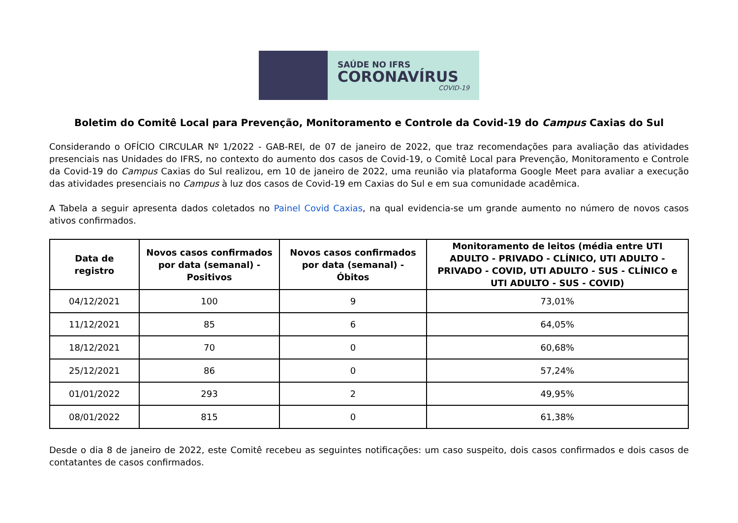SAÚDE NO IFRS
CORONAVÍRUS
COVID-19
Boletim do Comitê Local para Prevenção, Monitoramento e Controle da Covid-19 do Campus Caxias do Sul
Considerando o OFÍCIO CIRCULAR Nº 1/2022 - GAB-REI, de 07 de janeiro de 2022, que traz recomendações para avaliação das atividades presenciais nas Unidades do IFRS, no contexto do aumento dos casos de Covid-19, o Comitê Local para Prevenção, Monitoramento e Controle da Covid-19 do Campus Caxias do Sul realizou, em 10 de janeiro de 2022, uma reunião via plataforma Google Meet para avaliar a execução das atividades presenciais no Campus à luz dos casos de Covid-19 em Caxias do Sul e em sua comunidade acadêmica.
A Tabela a seguir apresenta dados coletados no Painel Covid Caxias, na qual evidencia-se um grande aumento no número de novos casos ativos confirmados.
| Data de registro | Novos casos confirmados por data (semanal) - Positivos | Novos casos confirmados por data (semanal) - Óbitos | Monitoramento de leitos (média entre UTI ADULTO - PRIVADO - CLÍNICO, UTI ADULTO - PRIVADO - COVID, UTI ADULTO - SUS - CLÍNICO e UTI ADULTO - SUS - COVID) |
| --- | --- | --- | --- |
| 04/12/2021 | 100 | 9 | 73,01% |
| 11/12/2021 | 85 | 6 | 64,05% |
| 18/12/2021 | 70 | 0 | 60,68% |
| 25/12/2021 | 86 | 0 | 57,24% |
| 01/01/2022 | 293 | 2 | 49,95% |
| 08/01/2022 | 815 | 0 | 61,38% |
Desde o dia 8 de janeiro de 2022, este Comitê recebeu as seguintes notificações: um caso suspeito, dois casos confirmados e dois casos de contatantes de casos confirmados.